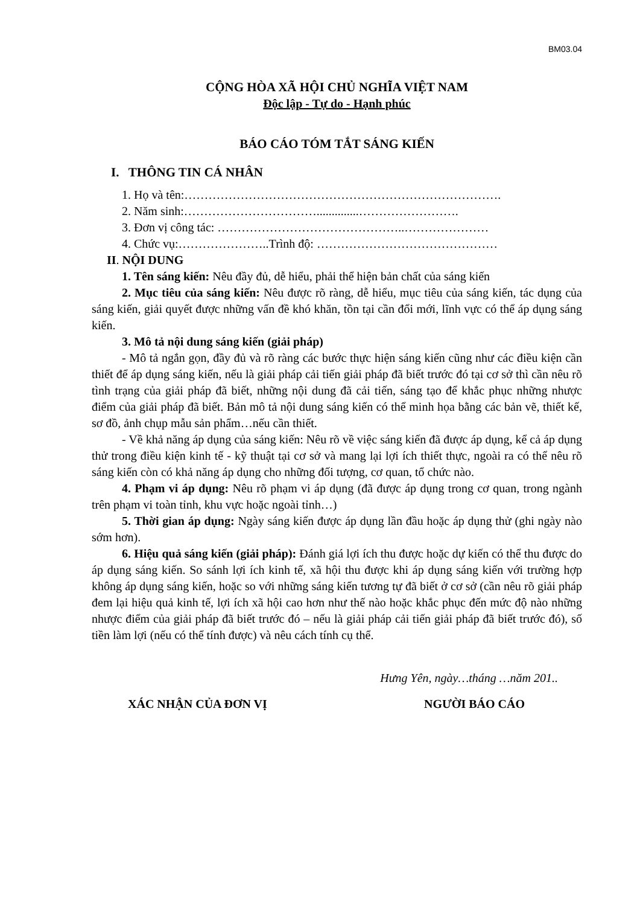BM03.04
CỘNG HÒA XÃ HỘI CHỦ NGHĨA VIỆT NAM
Độc lập - Tự do - Hạnh phúc
BÁO CÁO TÓM TẮT SÁNG KIẾN
I. THÔNG TIN CÁ NHÂN
1. Họ và tên:…………………………………………………………………….
2. Năm sinh:……………………………..............…………………….
3. Đơn vị công tác: ………………………………………..…………………
4. Chức vụ:…………………..Trình độ: ………………………………………
II. NỘI DUNG
1. Tên sáng kiến: Nêu đầy đủ, dễ hiểu, phải thể hiện bản chất của sáng kiến
2. Mục tiêu của sáng kiến: Nêu được rõ ràng, dễ hiểu, mục tiêu của sáng kiến, tác dụng của sáng kiến, giải quyết được những vấn đề khó khăn, tồn tại cần đổi mới, lĩnh vực có thể áp dụng sáng kiến.
3. Mô tả nội dung sáng kiến (giải pháp)
- Mô tả ngắn gọn, đầy đủ và rõ ràng các bước thực hiện sáng kiến cũng như các điều kiện cần thiết để áp dụng sáng kiến, nếu là giải pháp cải tiến giải pháp đã biết trước đó tại cơ sở thì cần nêu rõ tình trạng của giải pháp đã biết, những nội dung đã cải tiến, sáng tạo để khắc phục những nhược điểm của giải pháp đã biết. Bản mô tả nội dung sáng kiến có thể minh họa bằng các bản vẽ, thiết kế, sơ đồ, ảnh chụp mẫu sản phẩm…nếu cần thiết.
- Về khả năng áp dụng của sáng kiến: Nêu rõ về việc sáng kiến đã được áp dụng, kể cả áp dụng thử trong điều kiện kinh tế - kỹ thuật tại cơ sở và mang lại lợi ích thiết thực, ngoài ra có thể nêu rõ sáng kiến còn có khả năng áp dụng cho những đối tượng, cơ quan, tổ chức nào.
4. Phạm vi áp dụng: Nêu rõ phạm vi áp dụng (đã được áp dụng trong cơ quan, trong ngành trên phạm vi toàn tỉnh, khu vực hoặc ngoài tỉnh…)
5. Thời gian áp dụng: Ngày sáng kiến được áp dụng lần đầu hoặc áp dụng thử (ghi ngày nào sớm hơn).
6. Hiệu quả sáng kiến (giải pháp): Đánh giá lợi ích thu được hoặc dự kiến có thể thu được do áp dụng sáng kiến. So sánh lợi ích kinh tế, xã hội thu được khi áp dụng sáng kiến với trường hợp không áp dụng sáng kiến, hoặc so với những sáng kiến tương tự đã biết ở cơ sở (cần nêu rõ giải pháp đem lại hiệu quả kinh tế, lợi ích xã hội cao hơn như thế nào hoặc khắc phục đến mức độ nào những nhược điểm của giải pháp đã biết trước đó – nếu là giải pháp cải tiến giải pháp đã biết trước đó), số tiền làm lợi (nếu có thể tính được) và nêu cách tính cụ thể.
Hưng Yên, ngày…tháng …năm 201..
XÁC NHẬN CỦA ĐƠN VỊ NGƯỜI BÁO CÁO